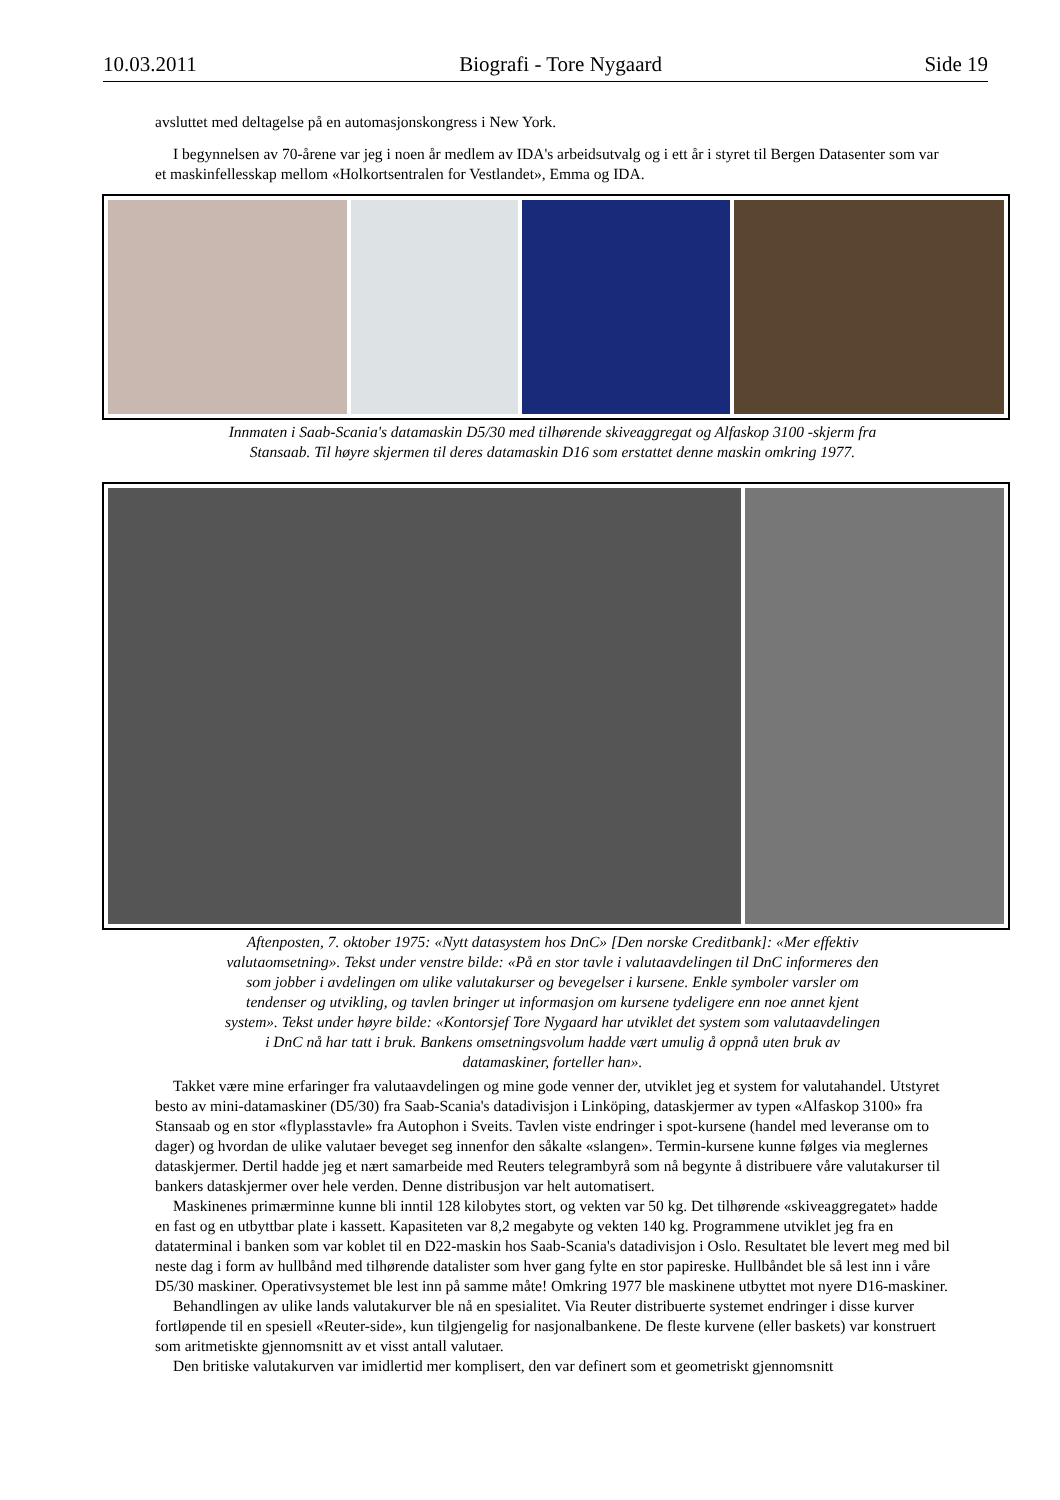10.03.2011 Biografi - Tore Nygaard Side 19
avsluttet med deltagelse på en automasjonskongress i New York.
I begynnelsen av 70-årene var jeg i noen år medlem av IDA's arbeidsutvalg og i ett år i styret til Bergen Datasenter som var et maskinfellesskap mellom «Holkortsentralen for Vestlandet», Emma og IDA.
Innmaten i Saab-Scania's datamaskin D5/30 med tilhørende skiveaggregat og Alfaskop 3100 -skjerm fra Stansaab. Til høyre skjermen til deres datamaskin D16 som erstattet denne maskin omkring 1977.
Aftenposten, 7. oktober 1975: «Nytt datasystem hos DnC» [Den norske Creditbank]: «Mer effektiv valutaomsetning». Tekst under venstre bilde: «På en stor tavle i valutaavdelingen til DnC informeres den som jobber i avdelingen om ulike valutakurser og bevegelser i kursene. Enkle symboler varsler om tendenser og utvikling, og tavlen bringer ut informasjon om kursene tydeligere enn noe annet kjent system». Tekst under høyre bilde: «Kontorsjef Tore Nygaard har utviklet det system som valutaavdelingen i DnC nå har tatt i bruk. Bankens omsetningsvolum hadde vært umulig å oppnå uten bruk av datamaskiner, forteller han».
Takket være mine erfaringer fra valutaavdelingen og mine gode venner der, utviklet jeg et system for valutahandel. Utstyret besto av mini-datamaskiner (D5/30) fra Saab-Scania's datadivisjon i Linköping, dataskjermer av typen «Alfaskop 3100» fra Stansaab og en stor «flyplasstavle» fra Autophon i Sveits. Tavlen viste endringer i spot-kursene (handel med leveranse om to dager) og hvordan de ulike valutaer beveget seg innenfor den såkalte «slangen». Termin-kursene kunne følges via meglernes dataskjermer. Dertil hadde jeg et nært samarbeide med Reuters telegrambyrå som nå begynte å distribuere våre valutakurser til bankers dataskjermer over hele verden. Denne distribusjon var helt automatisert.
Maskinenes primærminne kunne bli inntil 128 kilobytes stort, og vekten var 50 kg. Det tilhørende «skiveaggregatet» hadde en fast og en utbyttbar plate i kassett. Kapasiteten var 8,2 megabyte og vekten 140 kg. Programmene utviklet jeg fra en dataterminal i banken som var koblet til en D22-maskin hos Saab-Scania's datadivisjon i Oslo. Resultatet ble levert meg med bil neste dag i form av hullbånd med tilhørende datalister som hver gang fylte en stor papireske. Hullbåndet ble så lest inn i våre D5/30 maskiner. Operativsystemet ble lest inn på samme måte! Omkring 1977 ble maskinene utbyttet mot nyere D16-maskiner.
Behandlingen av ulike lands valutakurver ble nå en spesialitet. Via Reuter distribuerte systemet endringer i disse kurver fortløpende til en spesiell «Reuter-side», kun tilgjengelig for nasjonalbankene. De fleste kurvene (eller baskets) var konstruert som aritmetiskte gjennomsnitt av et visst antall valutaer.
Den britiske valutakurven var imidlertid mer komplisert, den var definert som et geometriskt gjennomsnitt